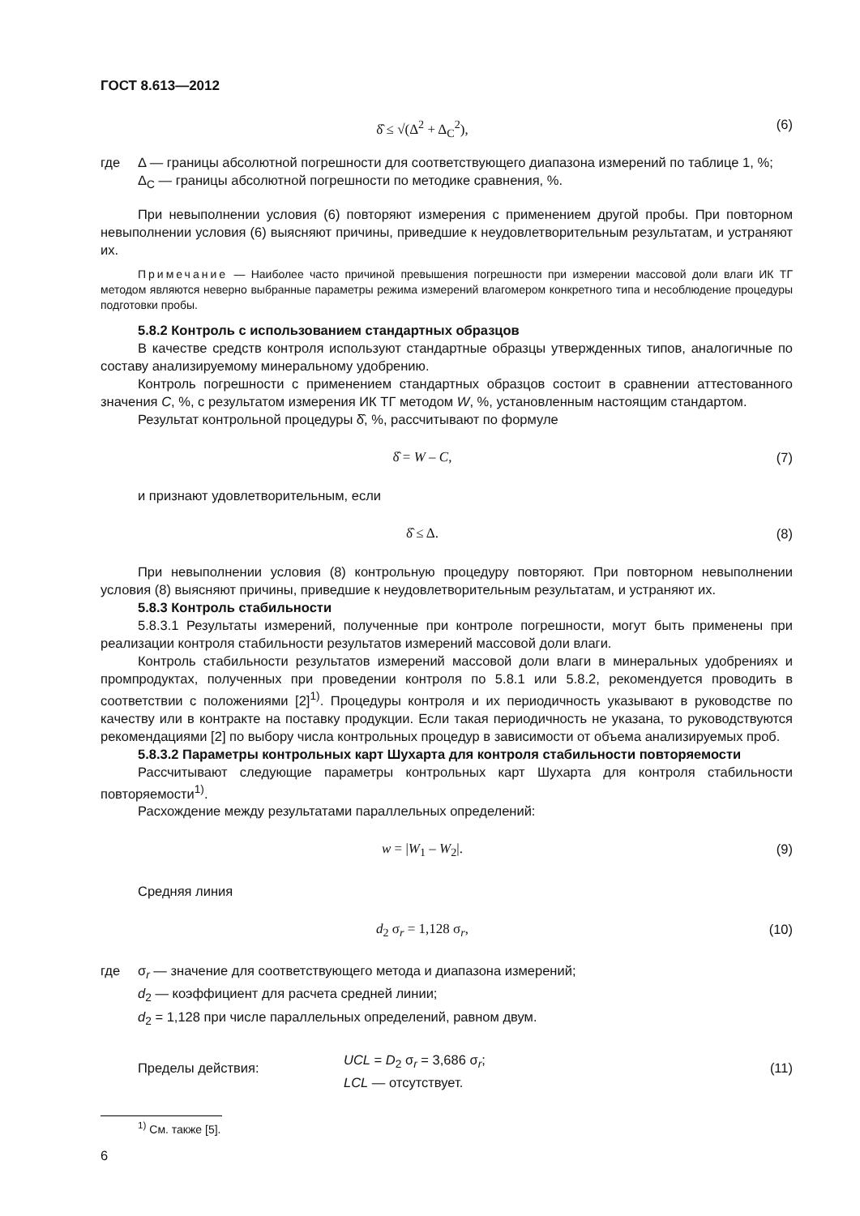ГОСТ 8.613—2012
δ̂ ≤ √(Δ<sup>2</sup> + Δ<sub>C</sub><sup>2</sup>), (6)
где
Δ — границы абсолютной погрешности для соответствующего диапазона измерений по таблице 1, %;
Δ<sub>C</sub> — границы абсолютной погрешности по методике сравнения, %.
При невыполнении условия (6) повторяют измерения с применением другой пробы. При повторном невыполнении условия (6) выясняют причины, приведшие к неудовлетворительным результатам, и устраняют их.
Примечание — Наиболее часто причиной превышения погрешности при измерении массовой доли влаги ИК ТГ методом являются неверно выбранные параметры режима измерений влагомером конкретного типа и несоблюдение процедуры подготовки пробы.
5.8.2 Контроль с использованием стандартных образцов
В качестве средств контроля используют стандартные образцы утвержденных типов, аналогичные по составу анализируемому минеральному удобрению.
Контроль погрешности с применением стандартных образцов состоит в сравнении аттестованного значения C, %, с результатом измерения ИК ТГ методом W, %, установленным настоящим стандартом.
Результат контрольной процедуры δ̂, %, рассчитывают по формуле
δ̂ = W – C, (7)
и признают удовлетворительным, если
δ̂ ≤ Δ. (8)
При невыполнении условия (8) контрольную процедуру повторяют. При повторном невыполнении условия (8) выясняют причины, приведшие к неудовлетворительным результатам, и устраняют их.
5.8.3 Контроль стабильности
5.8.3.1 Результаты измерений, полученные при контроле погрешности, могут быть применены при реализации контроля стабильности результатов измерений массовой доли влаги.
Контроль стабильности результатов измерений массовой доли влаги в минеральных удобрениях и промпродуктах, полученных при проведении контроля по 5.8.1 или 5.8.2, рекомендуется проводить в соответствии с положениями [2]<sup>1)</sup>. Процедуры контроля и их периодичность указывают в руководстве по качеству или в контракте на поставку продукции. Если такая периодичность не указана, то руководствуются рекомендациями [2] по выбору числа контрольных процедур в зависимости от объема анализируемых проб.
5.8.3.2 Параметры контрольных карт Шухарта для контроля стабильности повторяемости
Рассчитывают следующие параметры контрольных карт Шухарта для контроля стабильности повторяемости<sup>1)</sup>.
Расхождение между результатами параллельных определений:
w = |W<sub>1</sub> – W<sub>2</sub>|. (9)
Средняя линия
d<sub>2</sub> σ<sub>r</sub> = 1,128 σ<sub>r</sub>, (10)
где
σ<sub>r</sub> — значение для соответствующего метода и диапазона измерений;
d<sub>2</sub> — коэффициент для расчета средней линии;
d<sub>2</sub> = 1,128 при числе параллельных определений, равном двум.
Пределы действия:
UCL = D<sub>2</sub> σ<sub>r</sub> = 3,686 σ<sub>r</sub>;
LCL — отсутствует.
(11)
<sup>1)</sup> См. также [5].
6